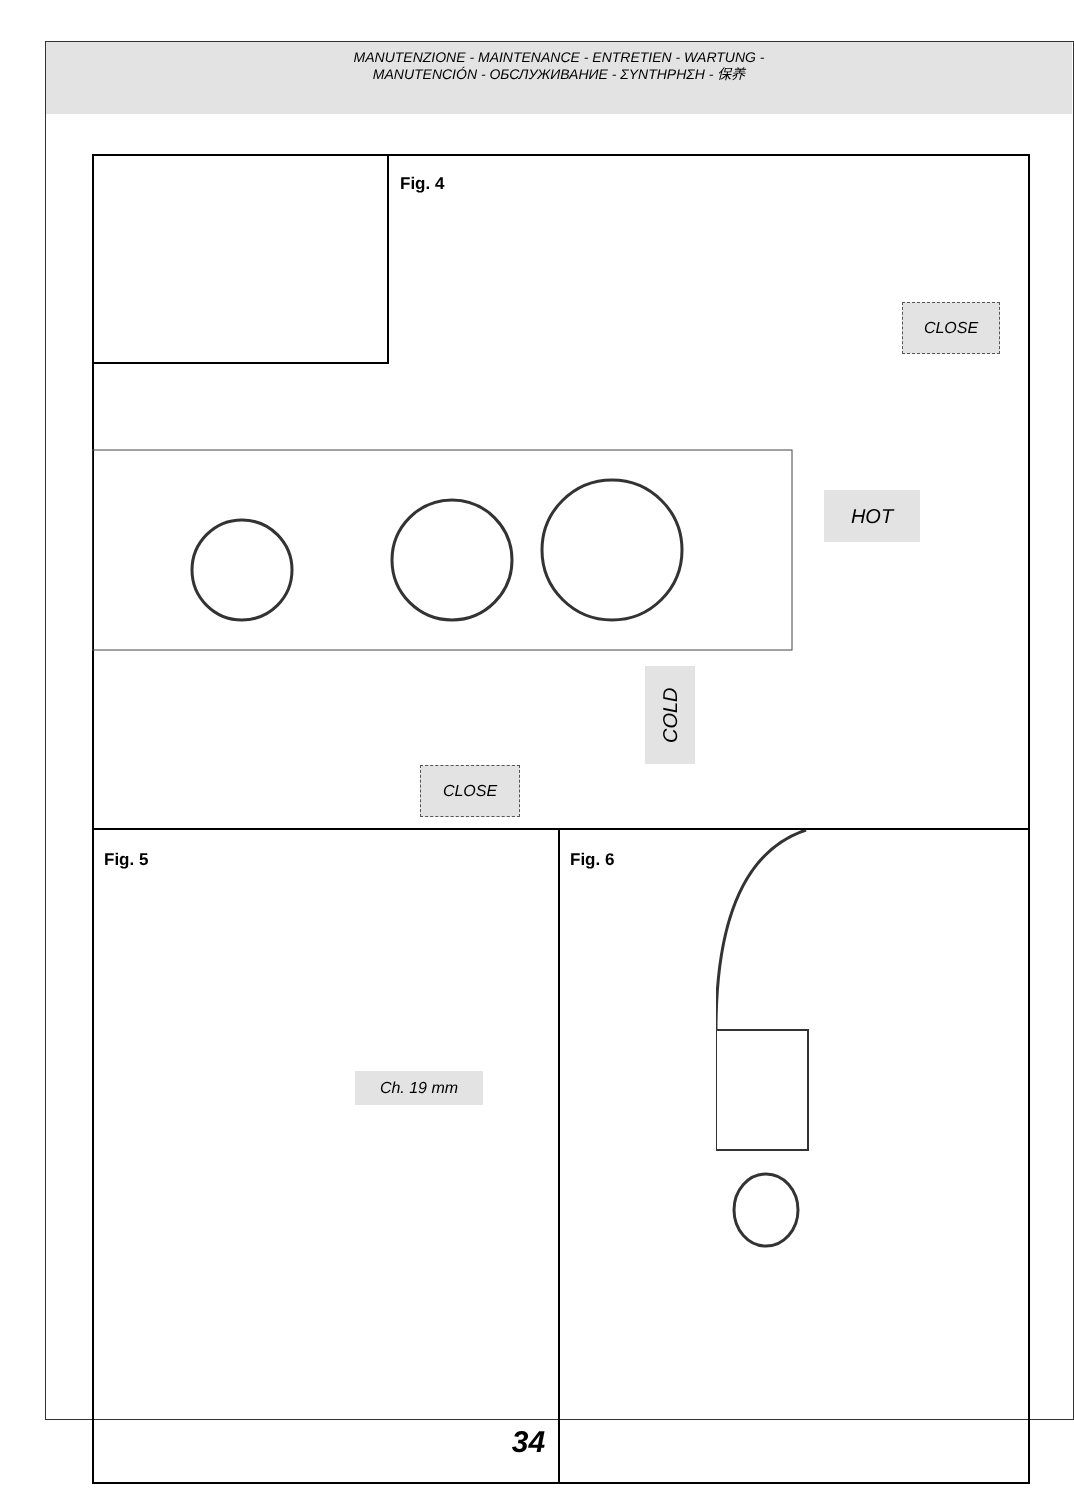MANUTENZIONE - MAINTENANCE - ENTRETIEN - WARTUNG -
MANUTENCIÓN - ОБСЛУЖИВАНИЕ - ΣΥΝΤΗΡΗΣΗ - 保养
Fig. 4
CLOSE
HOT
COLD
CLOSE
Fig. 5 Fig. 6
Ch. 19 mm
34